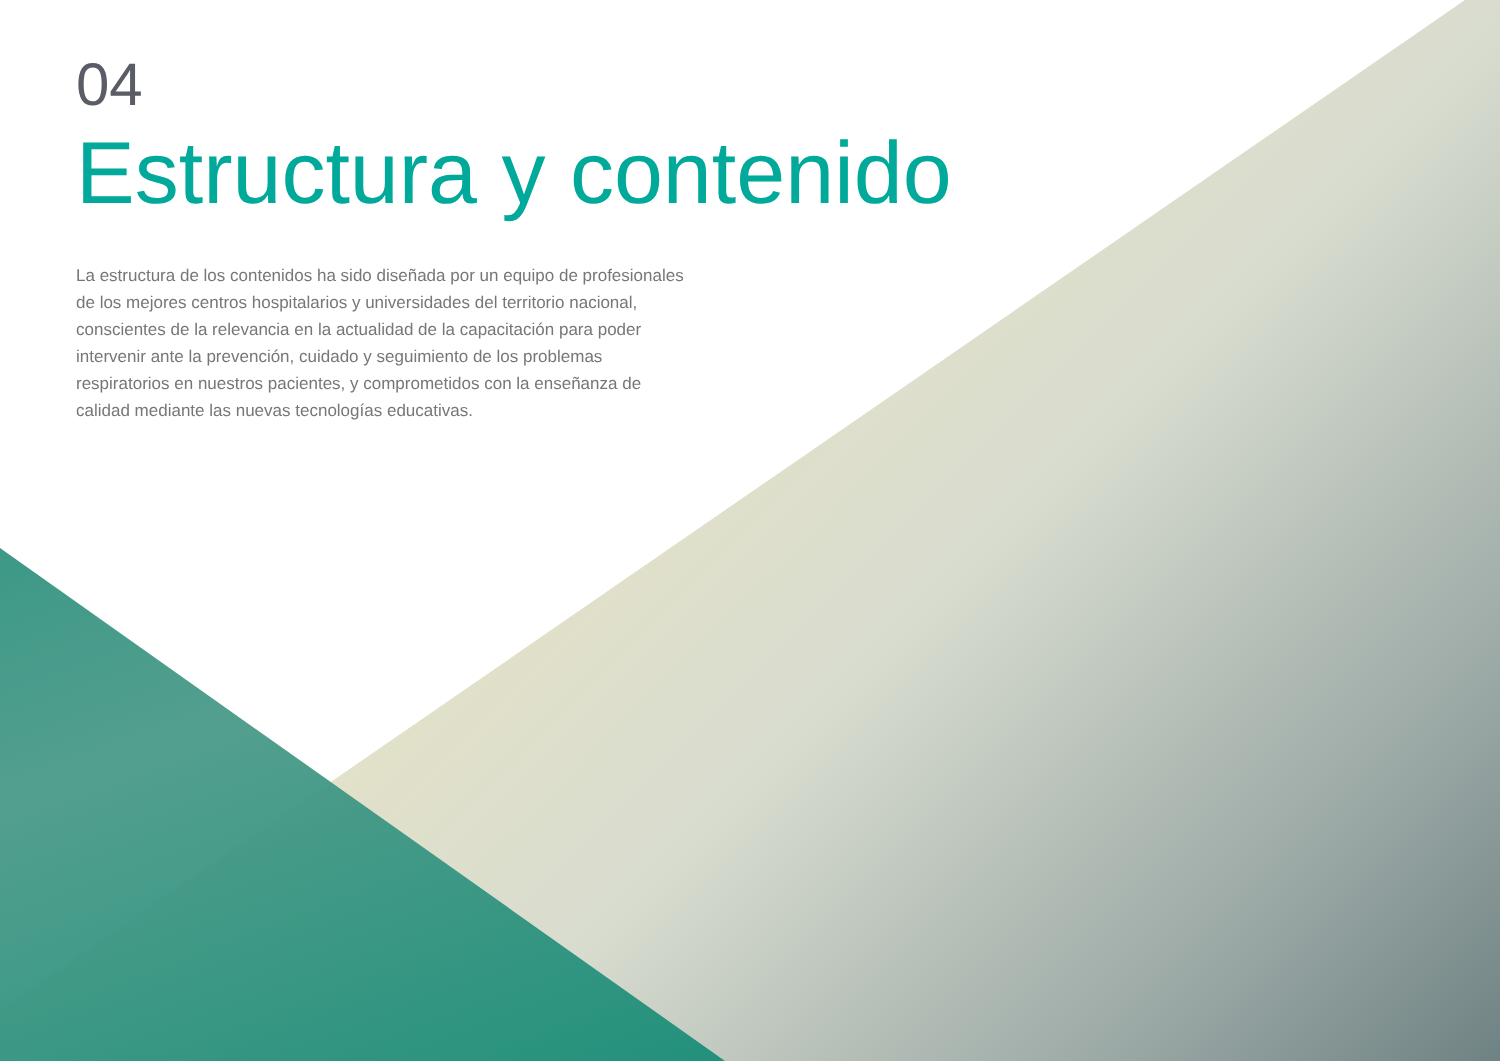04
Estructura y contenido
La estructura de los contenidos ha sido diseñada por un equipo de profesionales de los mejores centros hospitalarios y universidades del territorio nacional, conscientes de la relevancia en la actualidad de la capacitación para poder intervenir ante la prevención, cuidado y seguimiento de los problemas respiratorios en nuestros pacientes, y comprometidos con la enseñanza de calidad mediante las nuevas tecnologías educativas.